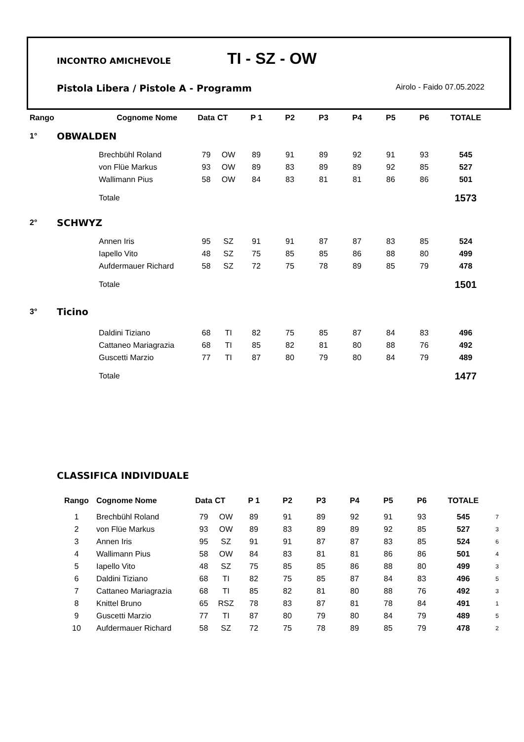INCONTRO AMICHEVOLE TI - SZ - OW
Pistola Libera / Pistole A - Programm Airolo - Faido 07.05.2022
| Rango | | Cognome Nome | Data | CT | P 1 | P2 | P3 | P4 | P5 | P6 | TOTALE | |
| --- | --- | --- | --- | --- | --- | --- | --- | --- | --- | --- | --- | --- |
| 1° | OBWALDEN | | | | | | | | | | | |
| | | Brechbühl Roland | 79 | OW | 89 | 91 | 89 | 92 | 91 | 93 | 545 | |
| | | von Flüe Markus | 93 | OW | 89 | 83 | 89 | 89 | 92 | 85 | 527 | |
| | | Wallimann Pius | 58 | OW | 84 | 83 | 81 | 81 | 86 | 86 | 501 | |
| | | Totale | | | | | | | | | 1573 | |
| 2° | SCHWYZ | | | | | | | | | | | |
| | | Annen Iris | 95 | SZ | 91 | 91 | 87 | 87 | 83 | 85 | 524 | |
| | | Iapello Vito | 48 | SZ | 75 | 85 | 85 | 86 | 88 | 80 | 499 | |
| | | Aufdermauer Richard | 58 | SZ | 72 | 75 | 78 | 89 | 85 | 79 | 478 | |
| | | Totale | | | | | | | | | 1501 | |
| 3° | Ticino | | | | | | | | | | | |
| | | Daldini Tiziano | 68 | TI | 82 | 75 | 85 | 87 | 84 | 83 | 496 | |
| | | Cattaneo Mariagrazia | 68 | TI | 85 | 82 | 81 | 80 | 88 | 76 | 492 | |
| | | Guscetti Marzio | 77 | TI | 87 | 80 | 79 | 80 | 84 | 79 | 489 | |
| | | Totale | | | | | | | | | 1477 | |
CLASSIFICA INDIVIDUALE
| Rango | Cognome Nome | Data | CT | P 1 | P2 | P3 | P4 | P5 | P6 | TOTALE | |
| --- | --- | --- | --- | --- | --- | --- | --- | --- | --- | --- | --- |
| 1 | Brechbühl Roland | 79 | OW | 89 | 91 | 89 | 92 | 91 | 93 | 545 | 7 |
| 2 | von Flüe Markus | 93 | OW | 89 | 83 | 89 | 89 | 92 | 85 | 527 | 3 |
| 3 | Annen Iris | 95 | SZ | 91 | 91 | 87 | 87 | 83 | 85 | 524 | 6 |
| 4 | Wallimann Pius | 58 | OW | 84 | 83 | 81 | 81 | 86 | 86 | 501 | 4 |
| 5 | Iapello Vito | 48 | SZ | 75 | 85 | 85 | 86 | 88 | 80 | 499 | 3 |
| 6 | Daldini Tiziano | 68 | TI | 82 | 75 | 85 | 87 | 84 | 83 | 496 | 5 |
| 7 | Cattaneo Mariagrazia | 68 | TI | 85 | 82 | 81 | 80 | 88 | 76 | 492 | 3 |
| 8 | Knittel Bruno | 65 | RSZ | 78 | 83 | 87 | 81 | 78 | 84 | 491 | 1 |
| 9 | Guscetti Marzio | 77 | TI | 87 | 80 | 79 | 80 | 84 | 79 | 489 | 5 |
| 10 | Aufdermauer Richard | 58 | SZ | 72 | 75 | 78 | 89 | 85 | 79 | 478 | 2 |